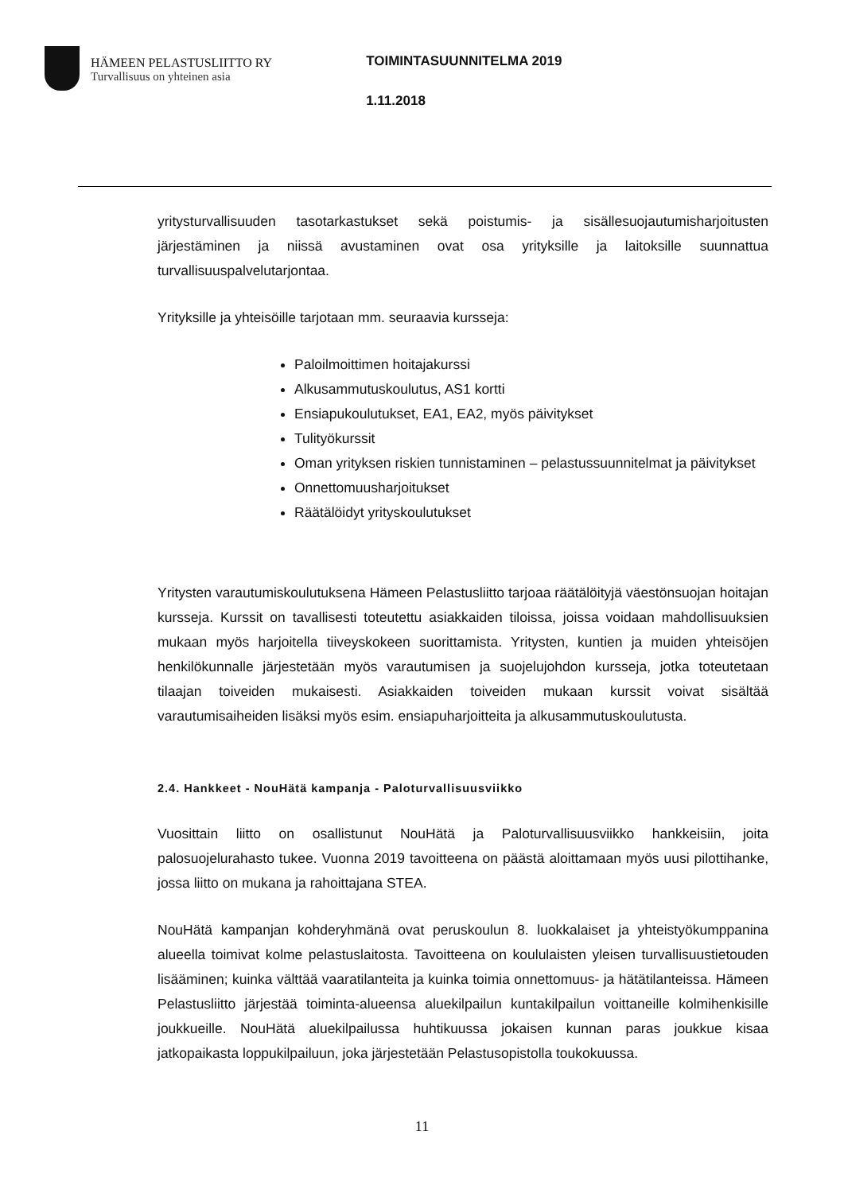HÄMEEN PELASTUSLIITTO RY
Turvallisuus on yhteinen asia
TOIMINTASUUNNITELMA 2019
1.11.2018
yritysturvallisuuden tasotarkastukset sekä poistumis- ja sisällesuojautumisharjoitusten järjestäminen ja niissä avustaminen ovat osa yrityksille ja laitoksille suunnattua turvallisuuspalvelutarjontaa.
Yrityksille ja yhteisöille tarjotaan mm. seuraavia kursseja:
Paloilmoittimen hoitajakurssi
Alkusammutuskoulutus, AS1 kortti
Ensiapukoulutukset, EA1, EA2, myös päivitykset
Tulityökurssit
Oman yrityksen riskien tunnistaminen – pelastussuunnitelmat ja päivitykset
Onnettomuusharjoitukset
Räätälöidyt yrityskoulutukset
Yritysten varautumiskoulutuksena Hämeen Pelastusliitto tarjoaa räätälöityjä väestönsuojan hoitajan kursseja. Kurssit on tavallisesti toteutettu asiakkaiden tiloissa, joissa voidaan mahdollisuuksien mukaan myös harjoitella tiiveyskokeen suorittamista. Yritysten, kuntien ja muiden yhteisöjen henkilökunnalle järjestetään myös varautumisen ja suojelujohdon kursseja, jotka toteutetaan tilaajan toiveiden mukaisesti. Asiakkaiden toiveiden mukaan kurssit voivat sisältää varautumisaiheiden lisäksi myös esim. ensiapuharjoitteita ja alkusammutuskoulutusta.
2.4. Hankkeet - NouHätä kampanja - Paloturvallisuusviikko
Vuosittain liitto on osallistunut NouHätä ja Paloturvallisuusviikko hankkeisiin, joita palosuojelurahasto tukee. Vuonna 2019 tavoitteena on päästä aloittamaan myös uusi pilottihanke, jossa liitto on mukana ja rahoittajana STEA.
NouHätä kampanjan kohderyhmänä ovat peruskoulun 8. luokkalaiset ja yhteistyökumppanina alueella toimivat kolme pelastuslaitosta. Tavoitteena on koululaisten yleisen turvallisuustietouden lisääminen; kuinka välttää vaaratilanteita ja kuinka toimia onnettomuus- ja hätätilanteissa. Hämeen Pelastusliitto järjestää toiminta-alueensa aluekilpailun kuntakilpailun voittaneille kolmihenkisille joukkueille. NouHätä aluekilpailussa huhtikuussa jokaisen kunnan paras joukkue kisaa jatkopaikasta loppukilpailuun, joka järjestetään Pelastusopistolla toukokuussa.
11